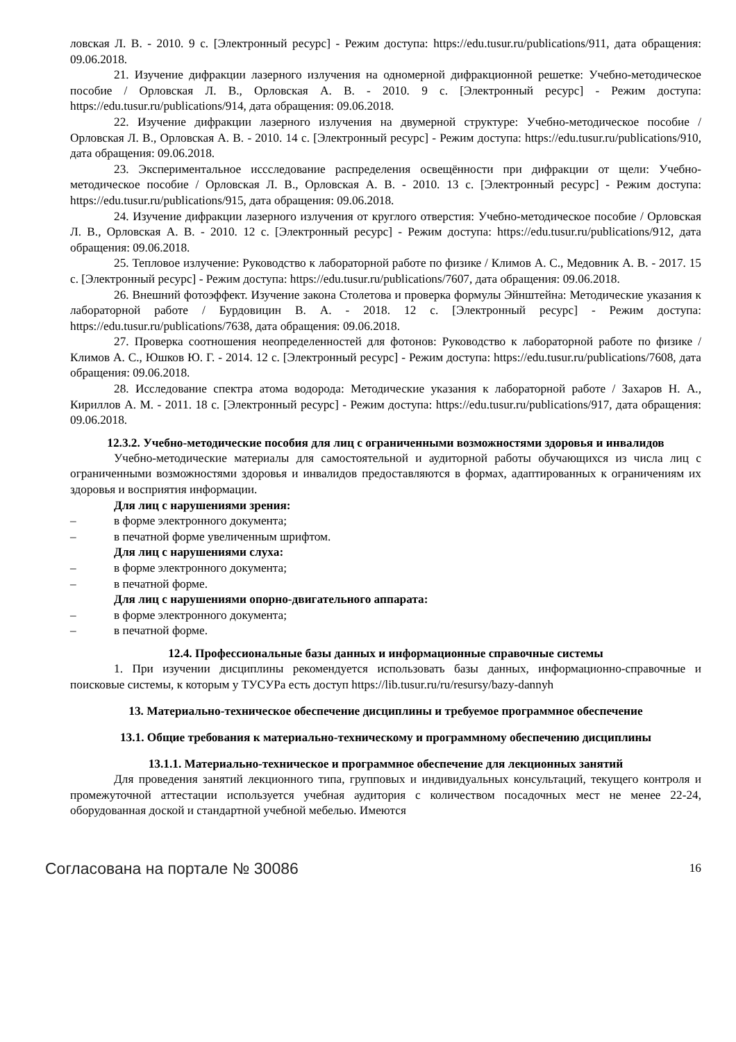ловская Л. В. - 2010. 9 с. [Электронный ресурс] - Режим доступа: https://edu.tusur.ru/publications/911, дата обращения: 09.06.2018.
21. Изучение дифракции лазерного излучения на одномерной дифракционной решетке: Учебно-методическое пособие / Орловская Л. В., Орловская А. В. - 2010. 9 с. [Электронный ресурс] - Режим доступа: https://edu.tusur.ru/publications/914, дата обращения: 09.06.2018.
22. Изучение дифракции лазерного излучения на двумерной структуре: Учебно-методическое пособие / Орловская Л. В., Орловская А. В. - 2010. 14 с. [Электронный ресурс] - Режим доступа: https://edu.tusur.ru/publications/910, дата обращения: 09.06.2018.
23. Экспериментальное иссследование распределения освещённости при дифракции от щели: Учебно-методическое пособие / Орловская Л. В., Орловская А. В. - 2010. 13 с. [Электронный ресурс] - Режим доступа: https://edu.tusur.ru/publications/915, дата обращения: 09.06.2018.
24. Изучение дифракции лазерного излучения от круглого отверстия: Учебно-методическое пособие / Орловская Л. В., Орловская А. В. - 2010. 12 с. [Электронный ресурс] - Режим доступа: https://edu.tusur.ru/publications/912, дата обращения: 09.06.2018.
25. Тепловое излучение: Руководство к лабораторной работе по физике / Климов А. С., Медовник А. В. - 2017. 15 с. [Электронный ресурс] - Режим доступа: https://edu.tusur.ru/publications/7607, дата обращения: 09.06.2018.
26. Внешний фотоэффект. Изучение закона Столетова и проверка формулы Эйнштейна: Методические указания к лабораторной работе / Бурдовицин В. А. - 2018. 12 с. [Электронный ресурс] - Режим доступа: https://edu.tusur.ru/publications/7638, дата обращения: 09.06.2018.
27. Проверка соотношения неопределенностей для фотонов: Руководство к лабораторной работе по физике / Климов А. С., Юшков Ю. Г. - 2014. 12 с. [Электронный ресурс] - Режим доступа: https://edu.tusur.ru/publications/7608, дата обращения: 09.06.2018.
28. Исследование спектра атома водорода: Методические указания к лабораторной работе / Захаров Н. А., Кириллов А. М. - 2011. 18 с. [Электронный ресурс] - Режим доступа: https://edu.tusur.ru/publications/917, дата обращения: 09.06.2018.
12.3.2. Учебно-методические пособия для лиц с ограниченными возможностями здоровья и инвалидов
Учебно-методические материалы для самостоятельной и аудиторной работы обучающихся из числа лиц с ограниченными возможностями здоровья и инвалидов предоставляются в формах, адаптированных к ограничениям их здоровья и восприятия информации.
Для лиц с нарушениями зрения:
– в форме электронного документа;
– в печатной форме увеличенным шрифтом.
Для лиц с нарушениями слуха:
– в форме электронного документа;
– в печатной форме.
Для лиц с нарушениями опорно-двигательного аппарата:
– в форме электронного документа;
– в печатной форме.
12.4. Профессиональные базы данных и информационные справочные системы
1. При изучении дисциплины рекомендуется использовать базы данных, информационно-справочные и поисковые системы, к которым у ТУСУРа есть доступ https://lib.tusur.ru/ru/resursy/bazy-dannyh
13. Материально-техническое обеспечение дисциплины и требуемое программное обеспечение
13.1. Общие требования к материально-техническому и программному обеспечению дисциплины
13.1.1. Материально-техническое и программное обеспечение для лекционных занятий
Для проведения занятий лекционного типа, групповых и индивидуальных консультаций, текущего контроля и промежуточной аттестации используется учебная аудитория с количеством посадочных мест не менее 22-24, оборудованная доской и стандартной учебной мебелью. Имеются
Согласована на портале № 30086 16